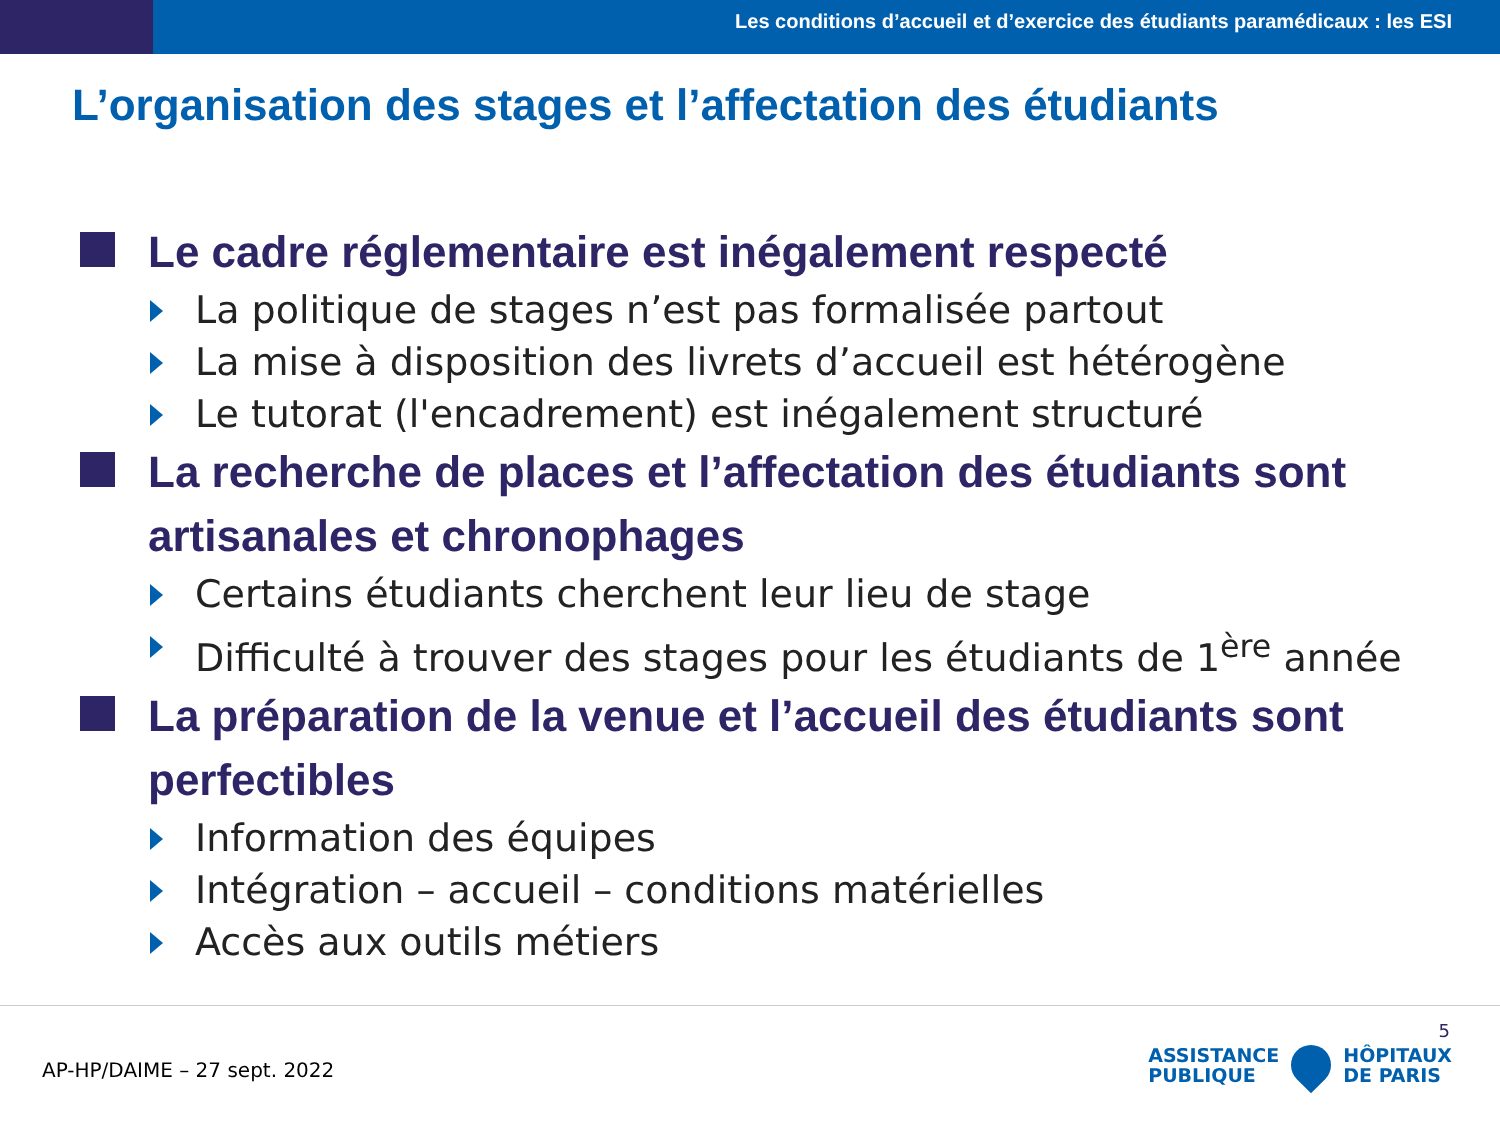Les conditions d’accueil et d’exercice des étudiants paramédicaux : les ESI
L’organisation des stages et l’affectation des étudiants
Le cadre réglementaire est inégalement respecté
La politique de stages n’est pas formalisée partout
La mise à disposition des livrets d’accueil est hétérogène
Le tutorat (l'encadrement) est inégalement structuré
La recherche de places et l’affectation des étudiants sont artisanales et chronophages
Certains étudiants cherchent leur lieu de stage
Difficulté à trouver des stages pour les étudiants de 1<sup>ère</sup> année
La préparation de la venue et l’accueil des étudiants sont perfectibles
Information des équipes
Intégration – accueil – conditions matérielles
Accès aux outils métiers
AP-HP/DAIME – 27 sept. 2022
5
ASSISTANCE
PUBLIQUE
HÔPITAUX
DE PARIS